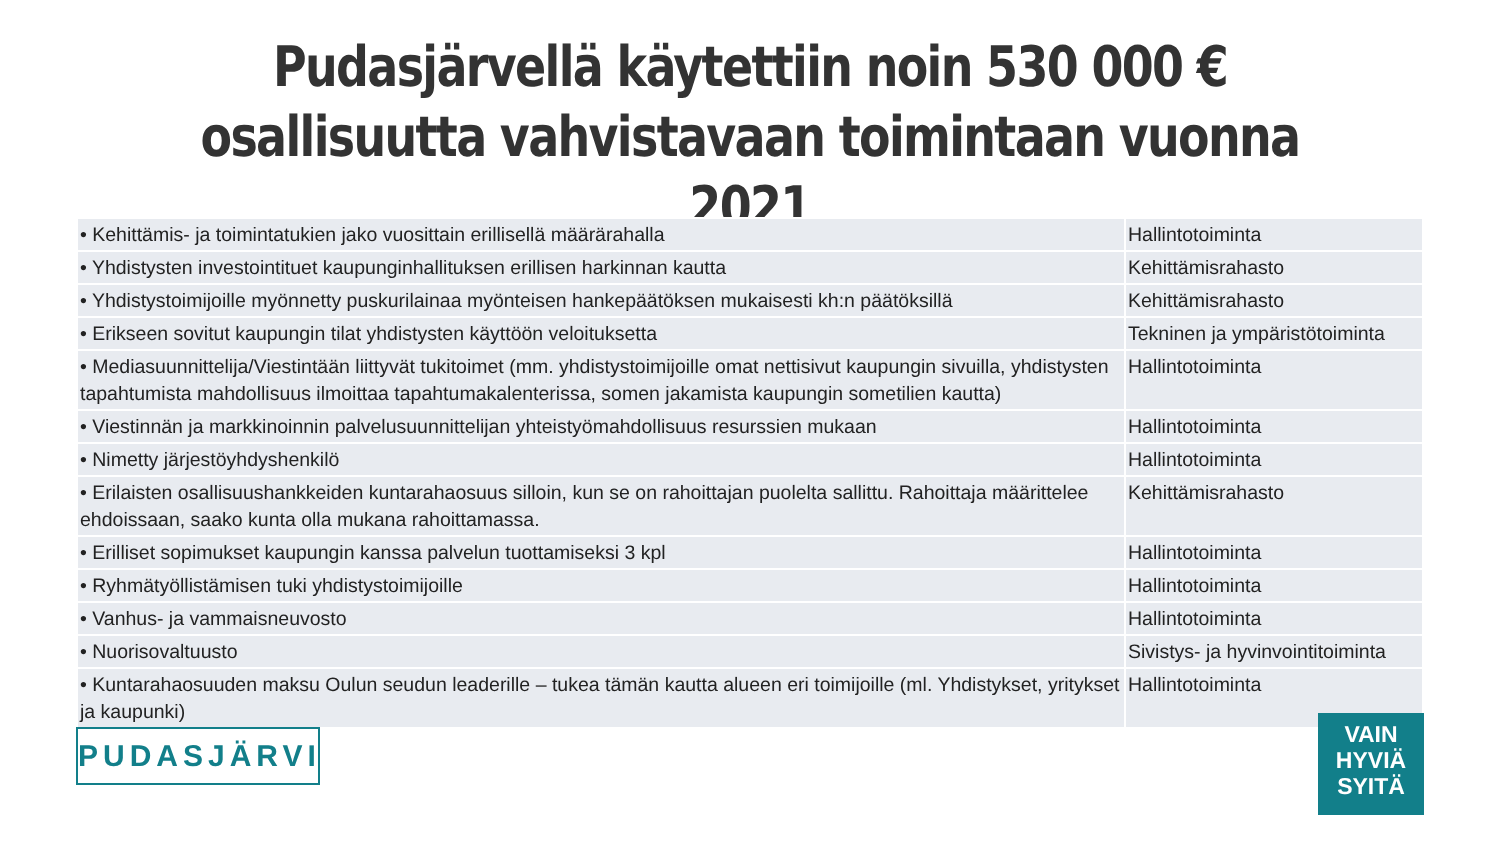Pudasjärvellä käytettiin noin 530 000 €
osallisuutta vahvistavaan toimintaan vuonna 2021
| • Kehittämis- ja toimintatukien jako vuosittain erillisellä määrärahalla | Hallintotoiminta |
| • Yhdistysten investointituet kaupunginhallituksen erillisen harkinnan kautta | Kehittämisrahasto |
| • Yhdistystoimijoille myönnetty puskurilainaa myönteisen hankepäätöksen mukaisesti kh:n päätöksillä | Kehittämisrahasto |
| • Erikseen sovitut kaupungin tilat yhdistysten käyttöön veloituksetta | Tekninen ja ympäristötoiminta |
| • Mediasuunnittelija/Viestintään liittyvät tukitoimet (mm. yhdistystoimijoille omat nettisivut kaupungin sivuilla, yhdistysten tapahtumista mahdollisuus ilmoittaa tapahtumakalenterissa, somen jakamista kaupungin sometilien kautta) | Hallintotoiminta |
| • Viestinnän ja markkinoinnin palvelusuunnittelijan yhteistyömahdollisuus resurssien mukaan | Hallintotoiminta |
| • Nimetty järjestöyhdyshenkilö | Hallintotoiminta |
| • Erilaisten osallisuushankkeiden kuntarahaosuus silloin, kun se on rahoittajan puolelta sallittu. Rahoittaja määrittelee ehdoissaan, saako kunta olla mukana rahoittamassa. | Kehittämisrahasto |
| • Erilliset sopimukset kaupungin kanssa palvelun tuottamiseksi 3 kpl | Hallintotoiminta |
| • Ryhmätyöllistämisen tuki yhdistystoimijoille | Hallintotoiminta |
| • Vanhus- ja vammaisneuvosto | Hallintotoiminta |
| • Nuorisovaltuusto | Sivistys- ja hyvinvointitoiminta |
| • Kuntarahaosuuden maksu Oulun seudun leaderille – tukea tämän kautta alueen eri toimijoille (ml. Yhdistykset, yritykset ja kaupunki) | Hallintotoiminta |
PUDASJÄRVI
VAIN
HYVIÄ
SYITÄ